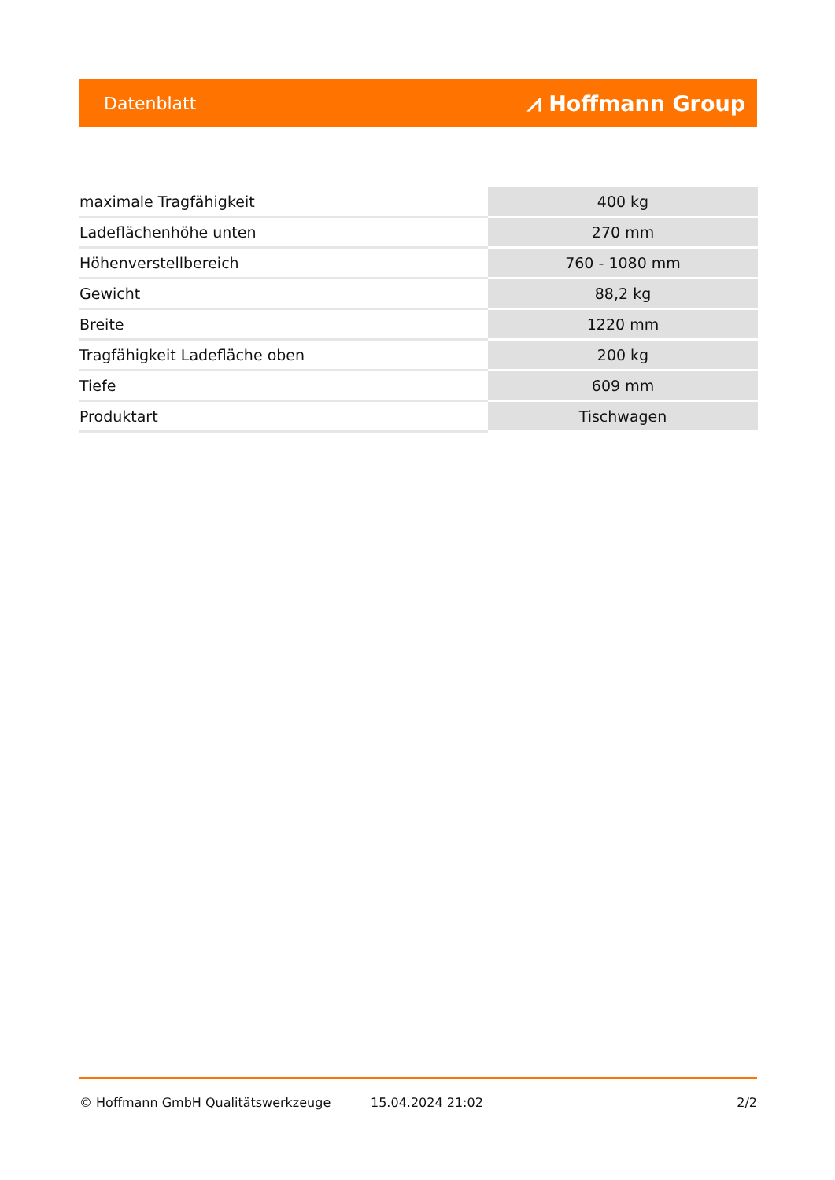Datenblatt ⩘ Hoffmann Group
| maximale Tragfähigkeit | 400 kg |
| Ladeflächenhöhe unten | 270 mm |
| Höhenverstellbereich | 760 - 1080 mm |
| Gewicht | 88,2 kg |
| Breite | 1220 mm |
| Tragfähigkeit Ladefläche oben | 200 kg |
| Tiefe | 609 mm |
| Produktart | Tischwagen |
© Hoffmann GmbH Qualitätswerkzeuge 15.04.2024 21:02 2/2